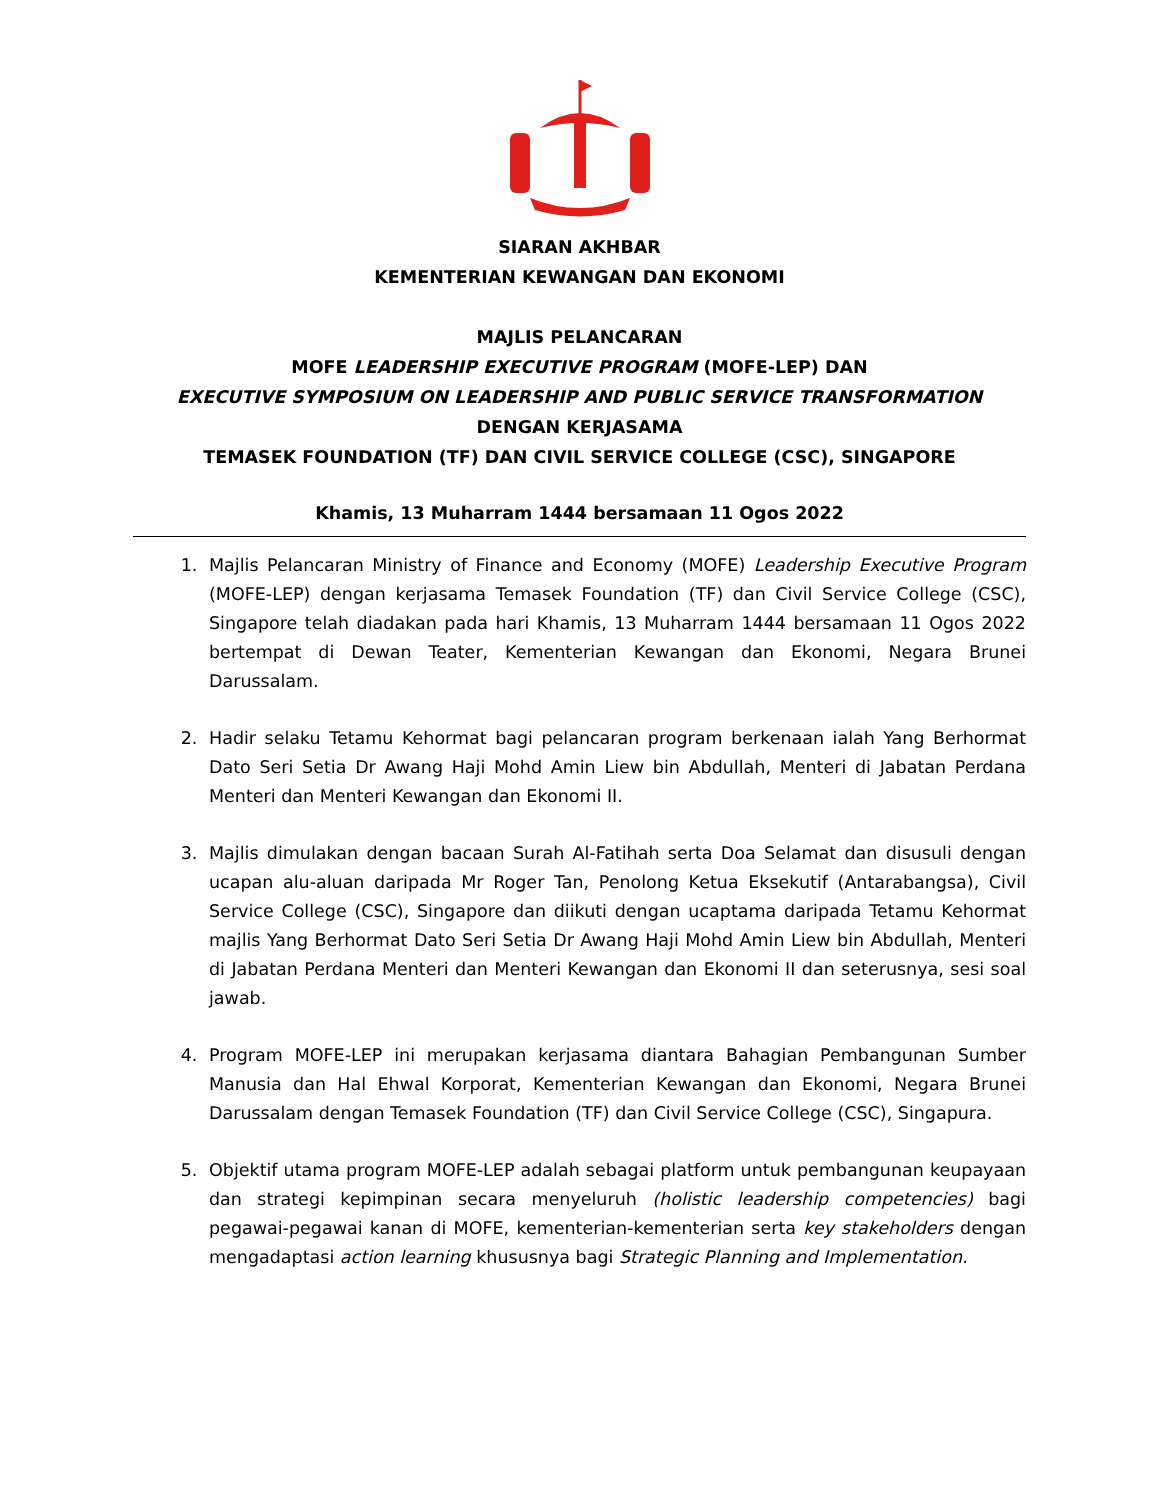SIARAN AKHBAR
KEMENTERIAN KEWANGAN DAN EKONOMI
MAJLIS PELANCARAN
MOFE LEADERSHIP EXECUTIVE PROGRAM (MOFE-LEP) DAN
EXECUTIVE SYMPOSIUM ON LEADERSHIP AND PUBLIC SERVICE TRANSFORMATION
DENGAN KERJASAMA
TEMASEK FOUNDATION (TF) DAN CIVIL SERVICE COLLEGE (CSC), SINGAPORE
Khamis, 13 Muharram 1444 bersamaan 11 Ogos 2022
1. Majlis Pelancaran Ministry of Finance and Economy (MOFE) Leadership Executive Program (MOFE-LEP) dengan kerjasama Temasek Foundation (TF) dan Civil Service College (CSC), Singapore telah diadakan pada hari Khamis, 13 Muharram 1444 bersamaan 11 Ogos 2022 bertempat di Dewan Teater, Kementerian Kewangan dan Ekonomi, Negara Brunei Darussalam.
2. Hadir selaku Tetamu Kehormat bagi pelancaran program berkenaan ialah Yang Berhormat Dato Seri Setia Dr Awang Haji Mohd Amin Liew bin Abdullah, Menteri di Jabatan Perdana Menteri dan Menteri Kewangan dan Ekonomi II.
3. Majlis dimulakan dengan bacaan Surah Al-Fatihah serta Doa Selamat dan disusuli dengan ucapan alu-aluan daripada Mr Roger Tan, Penolong Ketua Eksekutif (Antarabangsa), Civil Service College (CSC), Singapore dan diikuti dengan ucaptama daripada Tetamu Kehormat majlis Yang Berhormat Dato Seri Setia Dr Awang Haji Mohd Amin Liew bin Abdullah, Menteri di Jabatan Perdana Menteri dan Menteri Kewangan dan Ekonomi II dan seterusnya, sesi soal jawab.
4. Program MOFE-LEP ini merupakan kerjasama diantara Bahagian Pembangunan Sumber Manusia dan Hal Ehwal Korporat, Kementerian Kewangan dan Ekonomi, Negara Brunei Darussalam dengan Temasek Foundation (TF) dan Civil Service College (CSC), Singapura.
5. Objektif utama program MOFE-LEP adalah sebagai platform untuk pembangunan keupayaan dan strategi kepimpinan secara menyeluruh (holistic leadership competencies) bagi pegawai-pegawai kanan di MOFE, kementerian-kementerian serta key stakeholders dengan mengadaptasi action learning khususnya bagi Strategic Planning and Implementation.